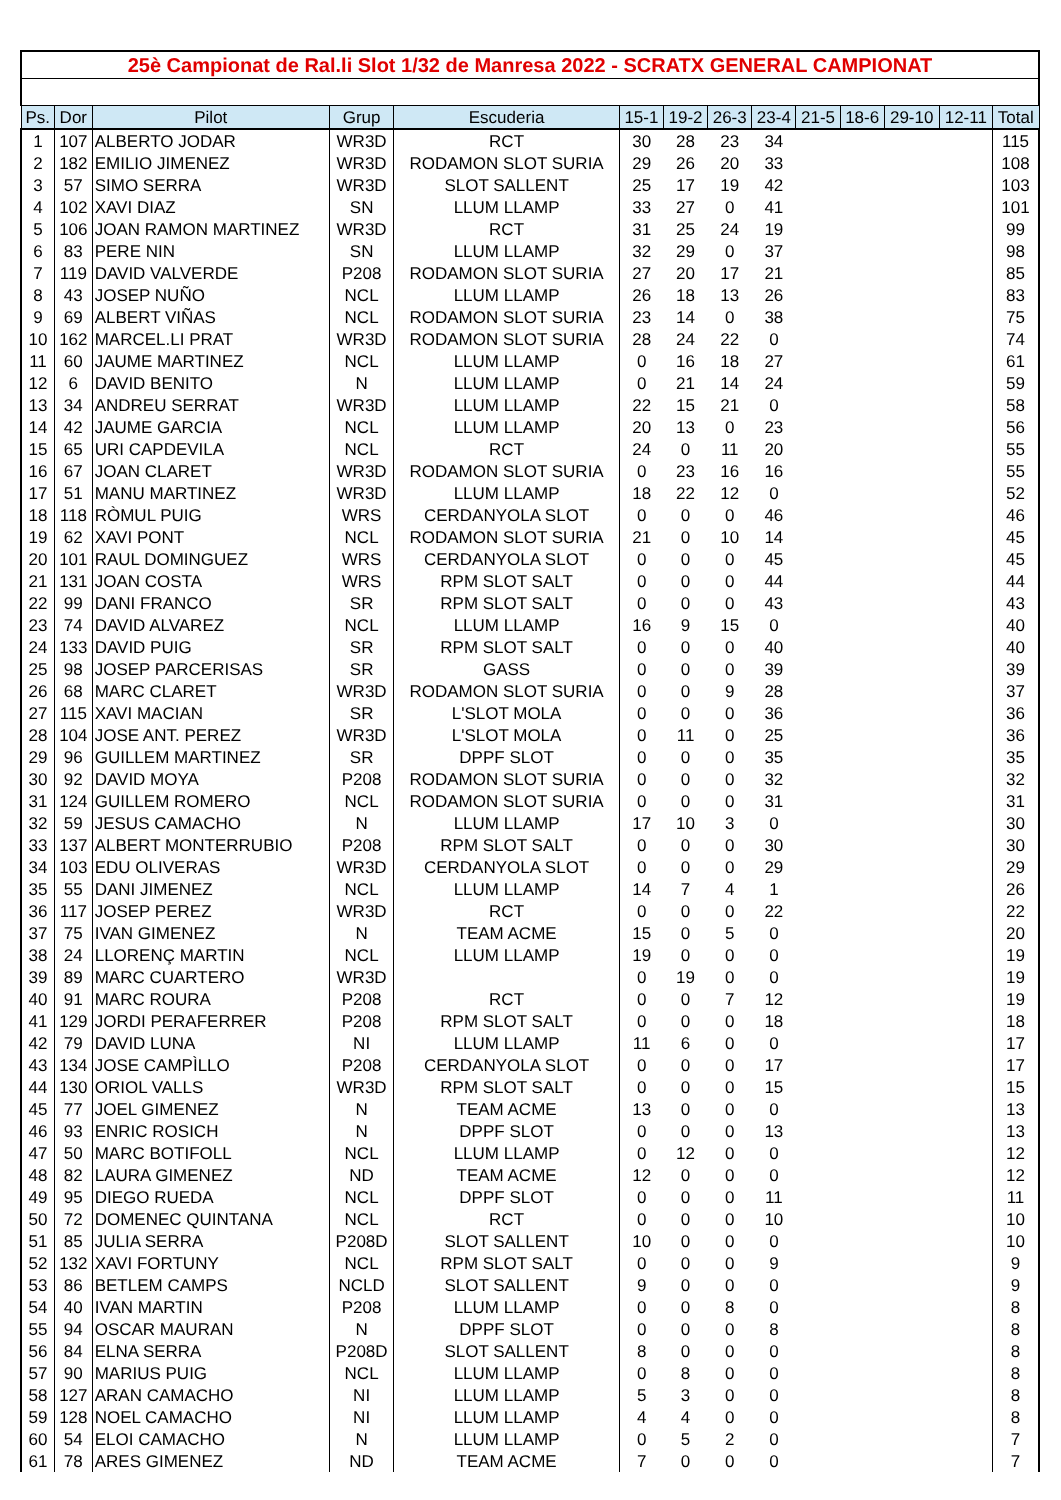| 25è Campionat de Ral.li Slot 1/32 de Manresa 2022 - SCRATX GENERAL CAMPIONAT | | | | | | | | | | | | | |
| Ps. | Dor | Pilot | Grup | Escuderia | 15-1 | 19-2 | 26-3 | 23-4 | 21-5 | 18-6 | 29-10 | 12-11 | Total |
| 1 | 107 | ALBERTO JODAR | WR3D | RCT | 30 | 28 | 23 | 34 | | | | | 115 |
| 2 | 182 | EMILIO JIMENEZ | WR3D | RODAMON SLOT SURIA | 29 | 26 | 20 | 33 | | | | | 108 |
| 3 | 57 | SIMO SERRA | WR3D | SLOT SALLENT | 25 | 17 | 19 | 42 | | | | | 103 |
| 4 | 102 | XAVI DIAZ | SN | LLUM LLAMP | 33 | 27 | 0 | 41 | | | | | 101 |
| 5 | 106 | JOAN RAMON MARTINEZ | WR3D | RCT | 31 | 25 | 24 | 19 | | | | | 99 |
| 6 | 83 | PERE NIN | SN | LLUM LLAMP | 32 | 29 | 0 | 37 | | | | | 98 |
| 7 | 119 | DAVID VALVERDE | P208 | RODAMON SLOT SURIA | 27 | 20 | 17 | 21 | | | | | 85 |
| 8 | 43 | JOSEP NUÑO | NCL | LLUM LLAMP | 26 | 18 | 13 | 26 | | | | | 83 |
| 9 | 69 | ALBERT VIÑAS | NCL | RODAMON SLOT SURIA | 23 | 14 | 0 | 38 | | | | | 75 |
| 10 | 162 | MARCEL.LI PRAT | WR3D | RODAMON SLOT SURIA | 28 | 24 | 22 | 0 | | | | | 74 |
| 11 | 60 | JAUME MARTINEZ | NCL | LLUM LLAMP | 0 | 16 | 18 | 27 | | | | | 61 |
| 12 | 6 | DAVID BENITO | N | LLUM LLAMP | 0 | 21 | 14 | 24 | | | | | 59 |
| 13 | 34 | ANDREU SERRAT | WR3D | LLUM LLAMP | 22 | 15 | 21 | 0 | | | | | 58 |
| 14 | 42 | JAUME GARCIA | NCL | LLUM LLAMP | 20 | 13 | 0 | 23 | | | | | 56 |
| 15 | 65 | URI CAPDEVILA | NCL | RCT | 24 | 0 | 11 | 20 | | | | | 55 |
| 16 | 67 | JOAN CLARET | WR3D | RODAMON SLOT SURIA | 0 | 23 | 16 | 16 | | | | | 55 |
| 17 | 51 | MANU MARTINEZ | WR3D | LLUM LLAMP | 18 | 22 | 12 | 0 | | | | | 52 |
| 18 | 118 | RÒMUL PUIG | WRS | CERDANYOLA SLOT | 0 | 0 | 0 | 46 | | | | | 46 |
| 19 | 62 | XAVI PONT | NCL | RODAMON SLOT SURIA | 21 | 0 | 10 | 14 | | | | | 45 |
| 20 | 101 | RAUL DOMINGUEZ | WRS | CERDANYOLA SLOT | 0 | 0 | 0 | 45 | | | | | 45 |
| 21 | 131 | JOAN COSTA | WRS | RPM SLOT SALT | 0 | 0 | 0 | 44 | | | | | 44 |
| 22 | 99 | DANI FRANCO | SR | RPM SLOT SALT | 0 | 0 | 0 | 43 | | | | | 43 |
| 23 | 74 | DAVID ALVAREZ | NCL | LLUM LLAMP | 16 | 9 | 15 | 0 | | | | | 40 |
| 24 | 133 | DAVID PUIG | SR | RPM SLOT SALT | 0 | 0 | 0 | 40 | | | | | 40 |
| 25 | 98 | JOSEP PARCERISAS | SR | GASS | 0 | 0 | 0 | 39 | | | | | 39 |
| 26 | 68 | MARC CLARET | WR3D | RODAMON SLOT SURIA | 0 | 0 | 9 | 28 | | | | | 37 |
| 27 | 115 | XAVI MACIAN | SR | L'SLOT MOLA | 0 | 0 | 0 | 36 | | | | | 36 |
| 28 | 104 | JOSE ANT. PEREZ | WR3D | L'SLOT MOLA | 0 | 11 | 0 | 25 | | | | | 36 |
| 29 | 96 | GUILLEM MARTINEZ | SR | DPPF SLOT | 0 | 0 | 0 | 35 | | | | | 35 |
| 30 | 92 | DAVID MOYA | P208 | RODAMON SLOT SURIA | 0 | 0 | 0 | 32 | | | | | 32 |
| 31 | 124 | GUILLEM ROMERO | NCL | RODAMON SLOT SURIA | 0 | 0 | 0 | 31 | | | | | 31 |
| 32 | 59 | JESUS CAMACHO | N | LLUM LLAMP | 17 | 10 | 3 | 0 | | | | | 30 |
| 33 | 137 | ALBERT MONTERRUBIO | P208 | RPM SLOT SALT | 0 | 0 | 0 | 30 | | | | | 30 |
| 34 | 103 | EDU OLIVERAS | WR3D | CERDANYOLA SLOT | 0 | 0 | 0 | 29 | | | | | 29 |
| 35 | 55 | DANI JIMENEZ | NCL | LLUM LLAMP | 14 | 7 | 4 | 1 | | | | | 26 |
| 36 | 117 | JOSEP PEREZ | WR3D | RCT | 0 | 0 | 0 | 22 | | | | | 22 |
| 37 | 75 | IVAN GIMENEZ | N | TEAM ACME | 15 | 0 | 5 | 0 | | | | | 20 |
| 38 | 24 | LLORENÇ MARTIN | NCL | LLUM LLAMP | 19 | 0 | 0 | 0 | | | | | 19 |
| 39 | 89 | MARC CUARTERO | WR3D | | 0 | 19 | 0 | 0 | | | | | 19 |
| 40 | 91 | MARC ROURA | P208 | RCT | 0 | 0 | 7 | 12 | | | | | 19 |
| 41 | 129 | JORDI PERAFERRER | P208 | RPM SLOT SALT | 0 | 0 | 0 | 18 | | | | | 18 |
| 42 | 79 | DAVID LUNA | NI | LLUM LLAMP | 11 | 6 | 0 | 0 | | | | | 17 |
| 43 | 134 | JOSE CAMPÌLLO | P208 | CERDANYOLA SLOT | 0 | 0 | 0 | 17 | | | | | 17 |
| 44 | 130 | ORIOL VALLS | WR3D | RPM SLOT SALT | 0 | 0 | 0 | 15 | | | | | 15 |
| 45 | 77 | JOEL GIMENEZ | N | TEAM ACME | 13 | 0 | 0 | 0 | | | | | 13 |
| 46 | 93 | ENRIC ROSICH | N | DPPF SLOT | 0 | 0 | 0 | 13 | | | | | 13 |
| 47 | 50 | MARC BOTIFOLL | NCL | LLUM LLAMP | 0 | 12 | 0 | 0 | | | | | 12 |
| 48 | 82 | LAURA GIMENEZ | ND | TEAM ACME | 12 | 0 | 0 | 0 | | | | | 12 |
| 49 | 95 | DIEGO RUEDA | NCL | DPPF SLOT | 0 | 0 | 0 | 11 | | | | | 11 |
| 50 | 72 | DOMENEC QUINTANA | NCL | RCT | 0 | 0 | 0 | 10 | | | | | 10 |
| 51 | 85 | JULIA SERRA | P208D | SLOT SALLENT | 10 | 0 | 0 | 0 | | | | | 10 |
| 52 | 132 | XAVI FORTUNY | NCL | RPM SLOT SALT | 0 | 0 | 0 | 9 | | | | | 9 |
| 53 | 86 | BETLEM CAMPS | NCLD | SLOT SALLENT | 9 | 0 | 0 | 0 | | | | | 9 |
| 54 | 40 | IVAN MARTIN | P208 | LLUM LLAMP | 0 | 0 | 8 | 0 | | | | | 8 |
| 55 | 94 | OSCAR MAURAN | N | DPPF SLOT | 0 | 0 | 0 | 8 | | | | | 8 |
| 56 | 84 | ELNA SERRA | P208D | SLOT SALLENT | 8 | 0 | 0 | 0 | | | | | 8 |
| 57 | 90 | MARIUS PUIG | NCL | LLUM LLAMP | 0 | 8 | 0 | 0 | | | | | 8 |
| 58 | 127 | ARAN CAMACHO | NI | LLUM LLAMP | 5 | 3 | 0 | 0 | | | | | 8 |
| 59 | 128 | NOEL CAMACHO | NI | LLUM LLAMP | 4 | 4 | 0 | 0 | | | | | 8 |
| 60 | 54 | ELOI CAMACHO | N | LLUM LLAMP | 0 | 5 | 2 | 0 | | | | | 7 |
| 61 | 78 | ARES GIMENEZ | ND | TEAM ACME | 7 | 0 | 0 | 0 | | | | | 7 |